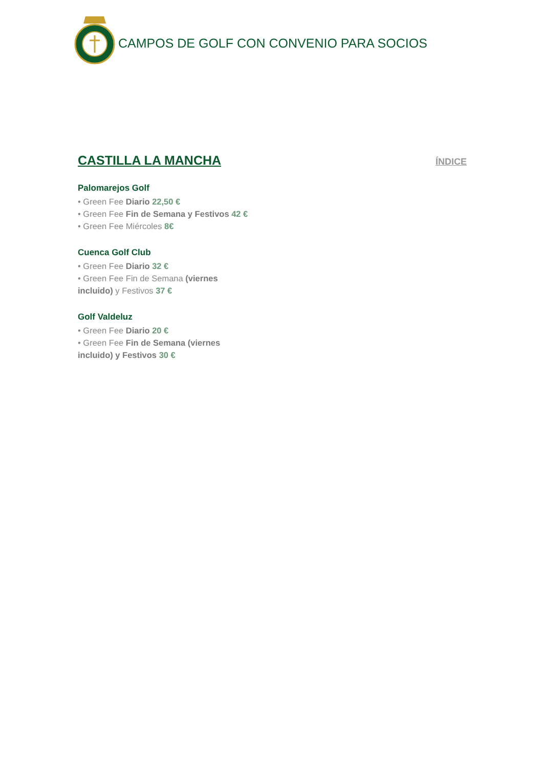CAMPOS DE GOLF CON CONVENIO PARA SOCIOS
CASTILLA LA MANCHA
ÍNDICE
Palomarejos Golf
• Green Fee Diario 22,50 €
• Green Fee Fin de Semana y Festivos 42 €
• Green Fee Miércoles 8€
Cuenca Golf Club
• Green Fee Diario 32 €
• Green Fee Fin de Semana (viernes incluido) y Festivos 37 €
Golf Valdeluz
• Green Fee Diario 20 €
• Green Fee Fin de Semana (viernes incluido) y Festivos 30 €